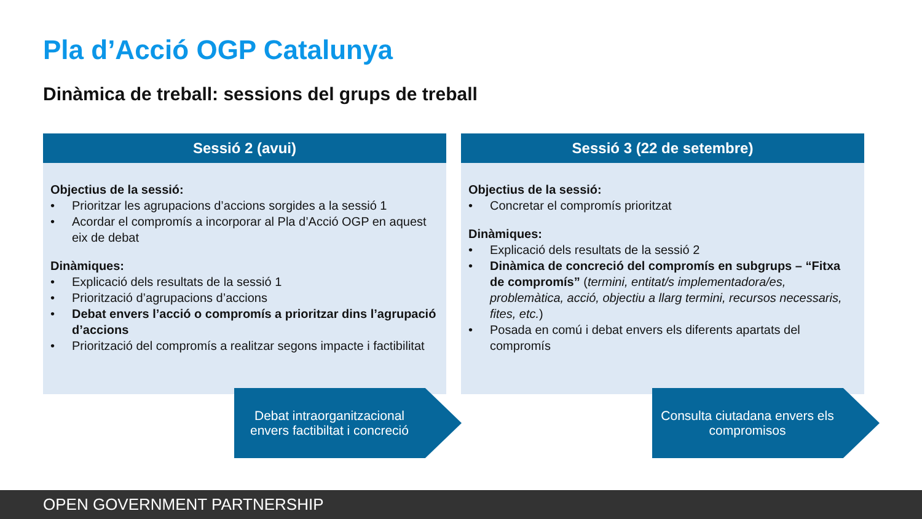Pla d’Acció OGP Catalunya
Dinàmica de treball: sessions del grups de treball
Sessió 2 (avui)
Objectius de la sessió:
• Prioritzar les agrupacions d’accions sorgides a la sessió 1
• Acordar el compromís a incorporar al Pla d’Acció OGP en aquest eix de debat
Dinàmiques:
• Explicació dels resultats de la sessió 1
• Priorització d’agrupacions d’accions
• Debat envers l’acció o compromís a prioritzar dins l’agrupació d’accions
• Priorització del compromís a realitzar segons impacte i factibilitat
Sessió 3 (22 de setembre)
Objectius de la sessió:
• Concretar el compromís prioritzat
Dinàmiques:
• Explicació dels resultats de la sessió 2
• Dinàmica de concreció del compromís en subgrups – “Fitxa de compromís” (termini, entitat/s implementadora/es, problemàtica, acció, objectiu a llarg termini, recursos necessaris, fites, etc.)
• Posada en comú i debat envers els diferents apartats del compromís
Debat intraorganitzacional envers factibiltat i concreció
Consulta ciutadana envers els compromisos
OPEN GOVERNMENT PARTNERSHIP